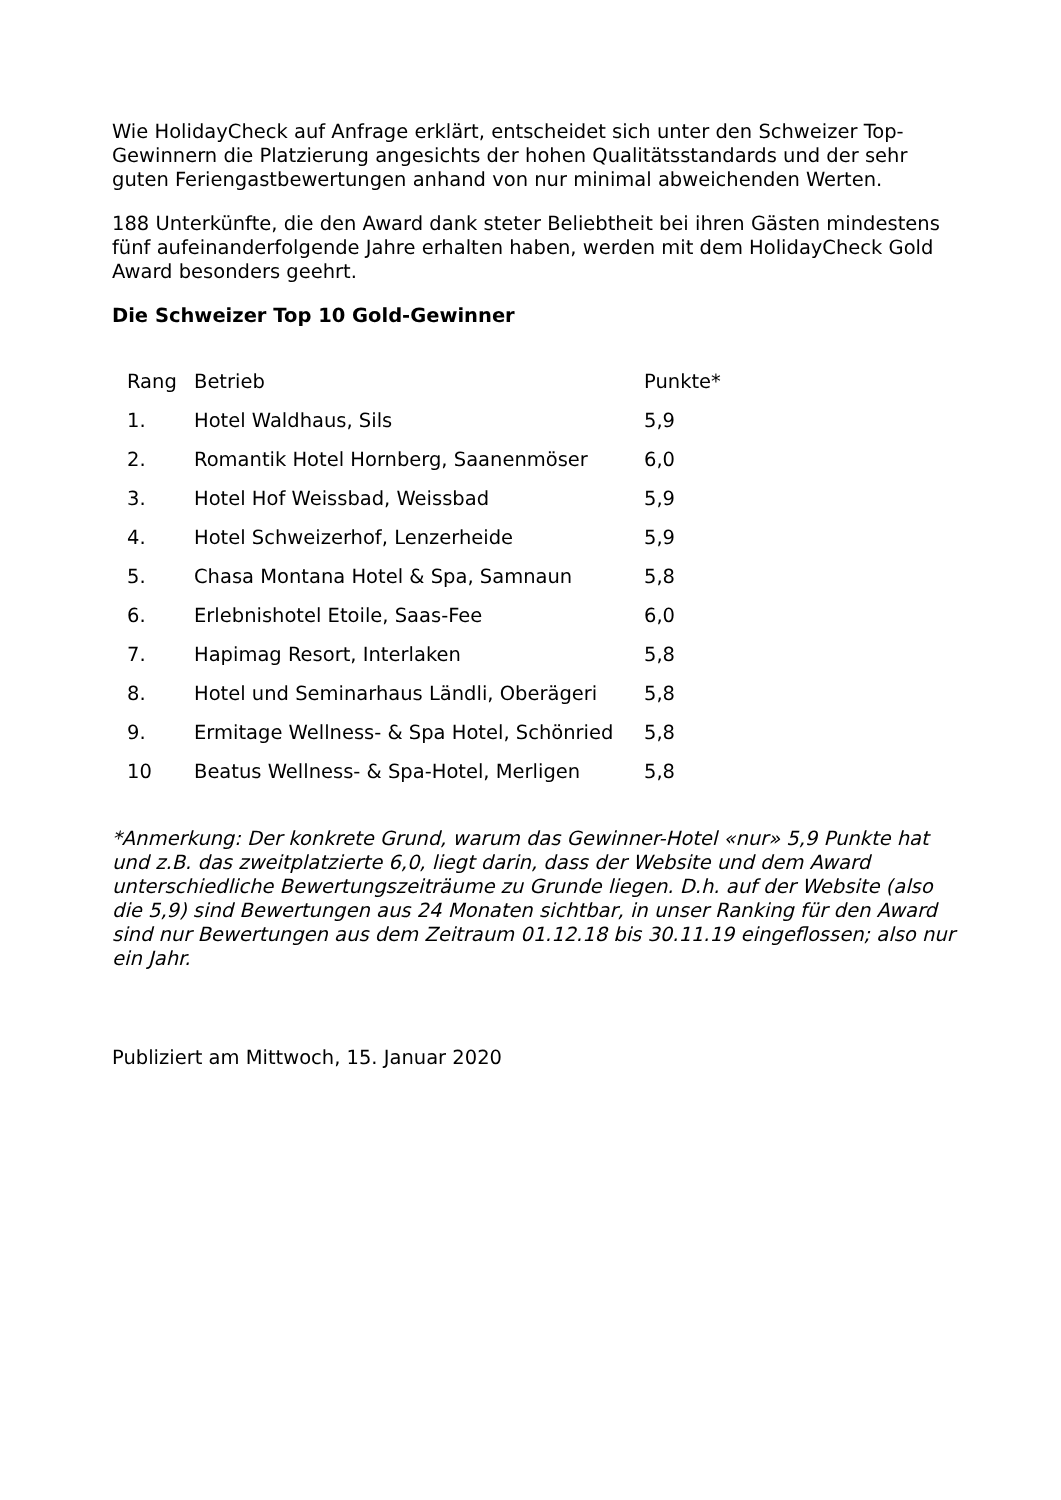Wie HolidayCheck auf Anfrage erklärt, entscheidet sich unter den Schweizer Top-Gewinnern die Platzierung angesichts der hohen Qualitätsstandards und der sehr guten Feriengastbewertungen anhand von nur minimal abweichenden Werten.
188 Unterkünfte, die den Award dank steter Beliebtheit bei ihren Gästen mindestens fünf aufeinanderfolgende Jahre erhalten haben, werden mit dem HolidayCheck Gold Award besonders geehrt.
Die Schweizer Top 10 Gold-Gewinner
| Rang | Betrieb | Punkte* |
| --- | --- | --- |
| 1. | Hotel Waldhaus, Sils | 5,9 |
| 2. | Romantik Hotel Hornberg, Saanenmöser | 6,0 |
| 3. | Hotel Hof Weissbad, Weissbad | 5,9 |
| 4. | Hotel Schweizerhof, Lenzerheide | 5,9 |
| 5. | Chasa Montana Hotel & Spa, Samnaun | 5,8 |
| 6. | Erlebnishotel Etoile, Saas-Fee | 6,0 |
| 7. | Hapimag Resort, Interlaken | 5,8 |
| 8. | Hotel und Seminarhaus Ländli, Oberägeri | 5,8 |
| 9. | Ermitage Wellness- & Spa Hotel, Schönried | 5,8 |
| 10 | Beatus Wellness- & Spa-Hotel, Merligen | 5,8 |
*Anmerkung: Der konkrete Grund, warum das Gewinner-Hotel «nur» 5,9 Punkte hat und z.B. das zweitplatzierte 6,0, liegt darin, dass der Website und dem Award unterschiedliche Bewertungszeiträume zu Grunde liegen. D.h. auf der Website (also die 5,9) sind Bewertungen aus 24 Monaten sichtbar, in unser Ranking für den Award sind nur Bewertungen aus dem Zeitraum 01.12.18 bis 30.11.19 eingeflossen; also nur ein Jahr.
Publiziert am Mittwoch, 15. Januar 2020